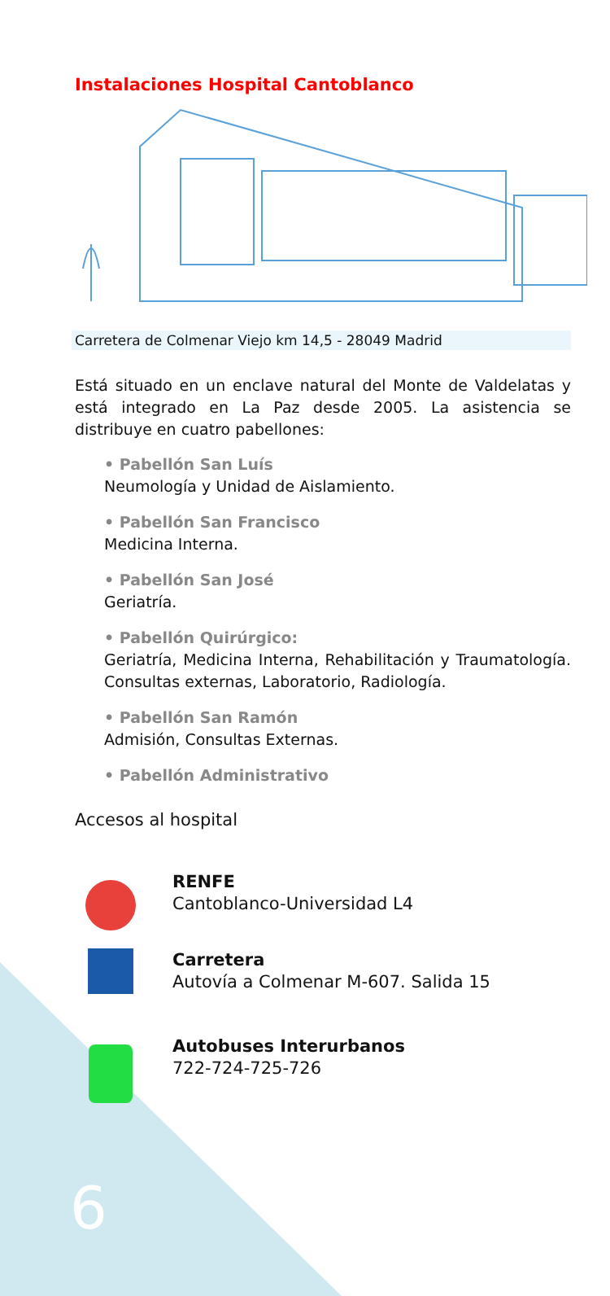Instalaciones Hospital Cantoblanco
Carretera de Colmenar Viejo km 14,5 - 28049 Madrid
Está situado en un enclave natural del Monte de Valdelatas y está integrado en La Paz desde 2005. La asistencia se distribuye en cuatro pabellones:
• Pabellón San Luís
Neumología y Unidad de Aislamiento.
• Pabellón San Francisco
Medicina Interna.
• Pabellón San José
Geriatría.
• Pabellón Quirúrgico:
Geriatría, Medicina Interna, Rehabilitación y Traumatología. Consultas externas, Laboratorio, Radiología.
• Pabellón San Ramón
Admisión, Consultas Externas.
• Pabellón Administrativo
Accesos al hospital
RENFE
Cantoblanco-Universidad L4
Carretera
Autovía a Colmenar M-607. Salida 15
Autobuses Interurbanos
722-724-725-726
6